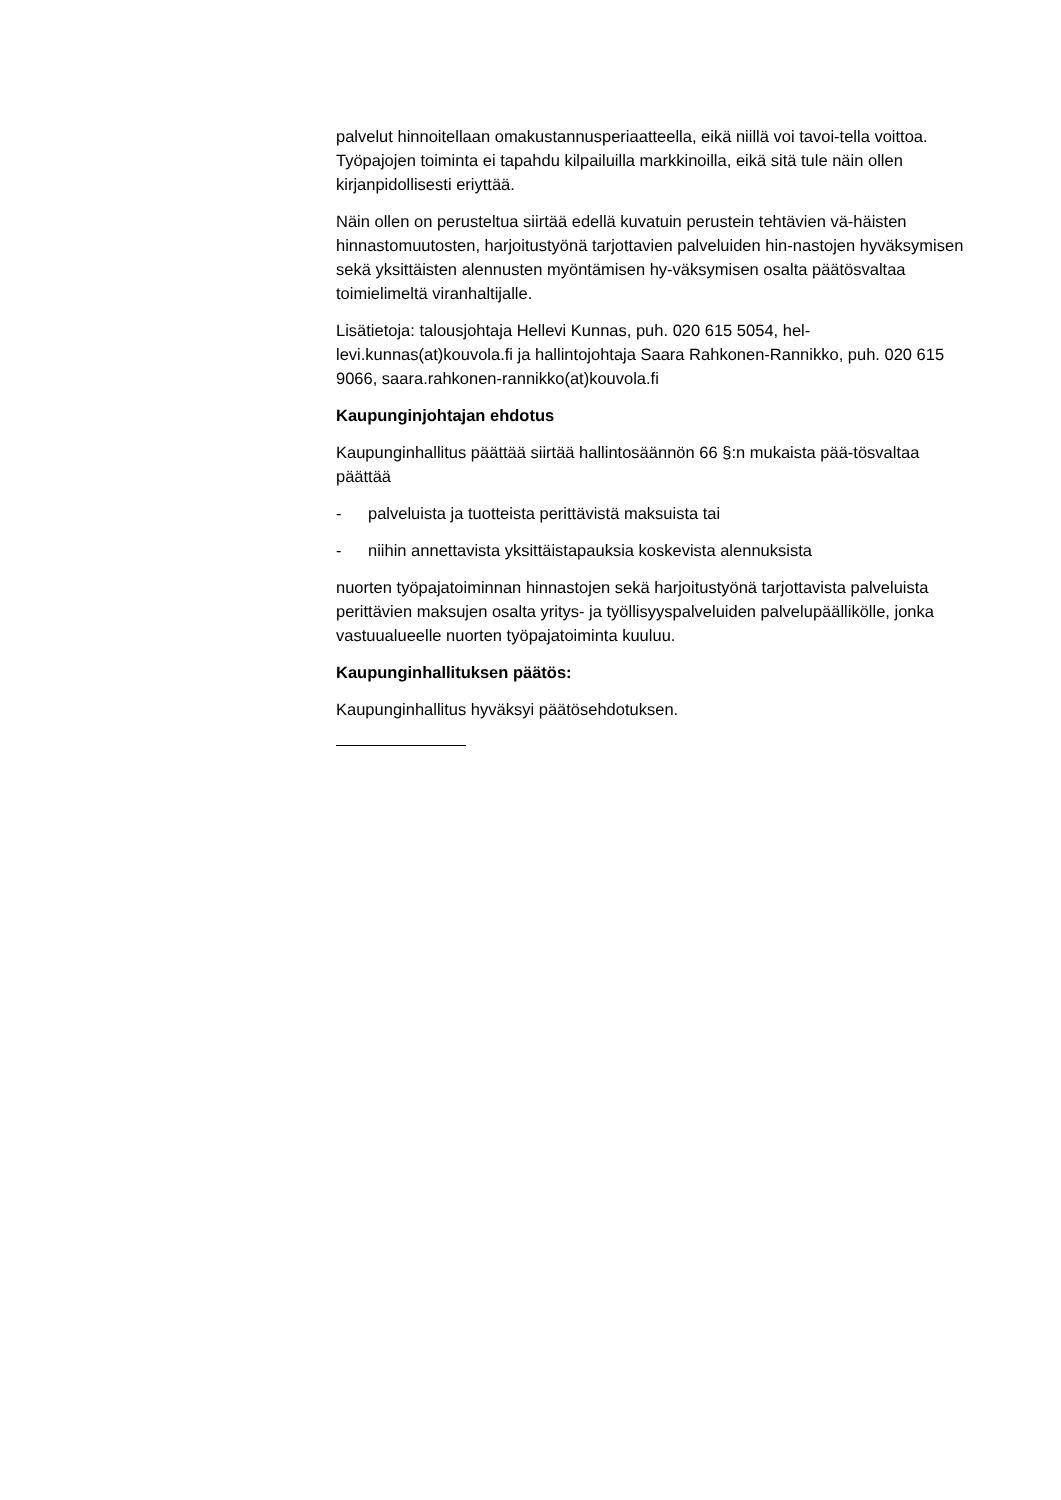palvelut hinnoitellaan omakustannusperiaatteella, eikä niillä voi tavoi-tella voittoa. Työpajojen toiminta ei tapahdu kilpailuilla markkinoilla, eikä sitä tule näin ollen kirjanpidollisesti eriyttää.
Näin ollen on perusteltua siirtää edellä kuvatuin perustein tehtävien vä-häisten hinnastomuutosten, harjoitustyönä tarjottavien palveluiden hin-nastojen hyväksymisen sekä yksittäisten alennusten myöntämisen hy-väksymisen osalta päätösvaltaa toimielimeltä viranhaltijalle.
Lisätietoja: talousjohtaja Hellevi Kunnas, puh. 020 615 5054, hel-levi.kunnas(at)kouvola.fi ja hallintojohtaja Saara Rahkonen-Rannikko, puh. 020 615 9066, saara.rahkonen-rannikko(at)kouvola.fi
Kaupunginjohtajan ehdotus
Kaupunginhallitus päättää siirtää hallintosäännön 66 §:n mukaista pää-tösvaltaa päättää
- palveluista ja tuotteista perittävistä maksuista tai
- niihin annettavista yksittäistapauksia koskevista alennuksista
nuorten työpajatoiminnan hinnastojen sekä harjoitustyönä tarjottavista palveluista perittävien maksujen osalta yritys- ja työllisyyspalveluiden palvelupäällikölle, jonka vastuualueelle nuorten työpajatoiminta kuuluu.
Kaupunginhallituksen päätös:
Kaupunginhallitus hyväksyi päätösehdotuksen.